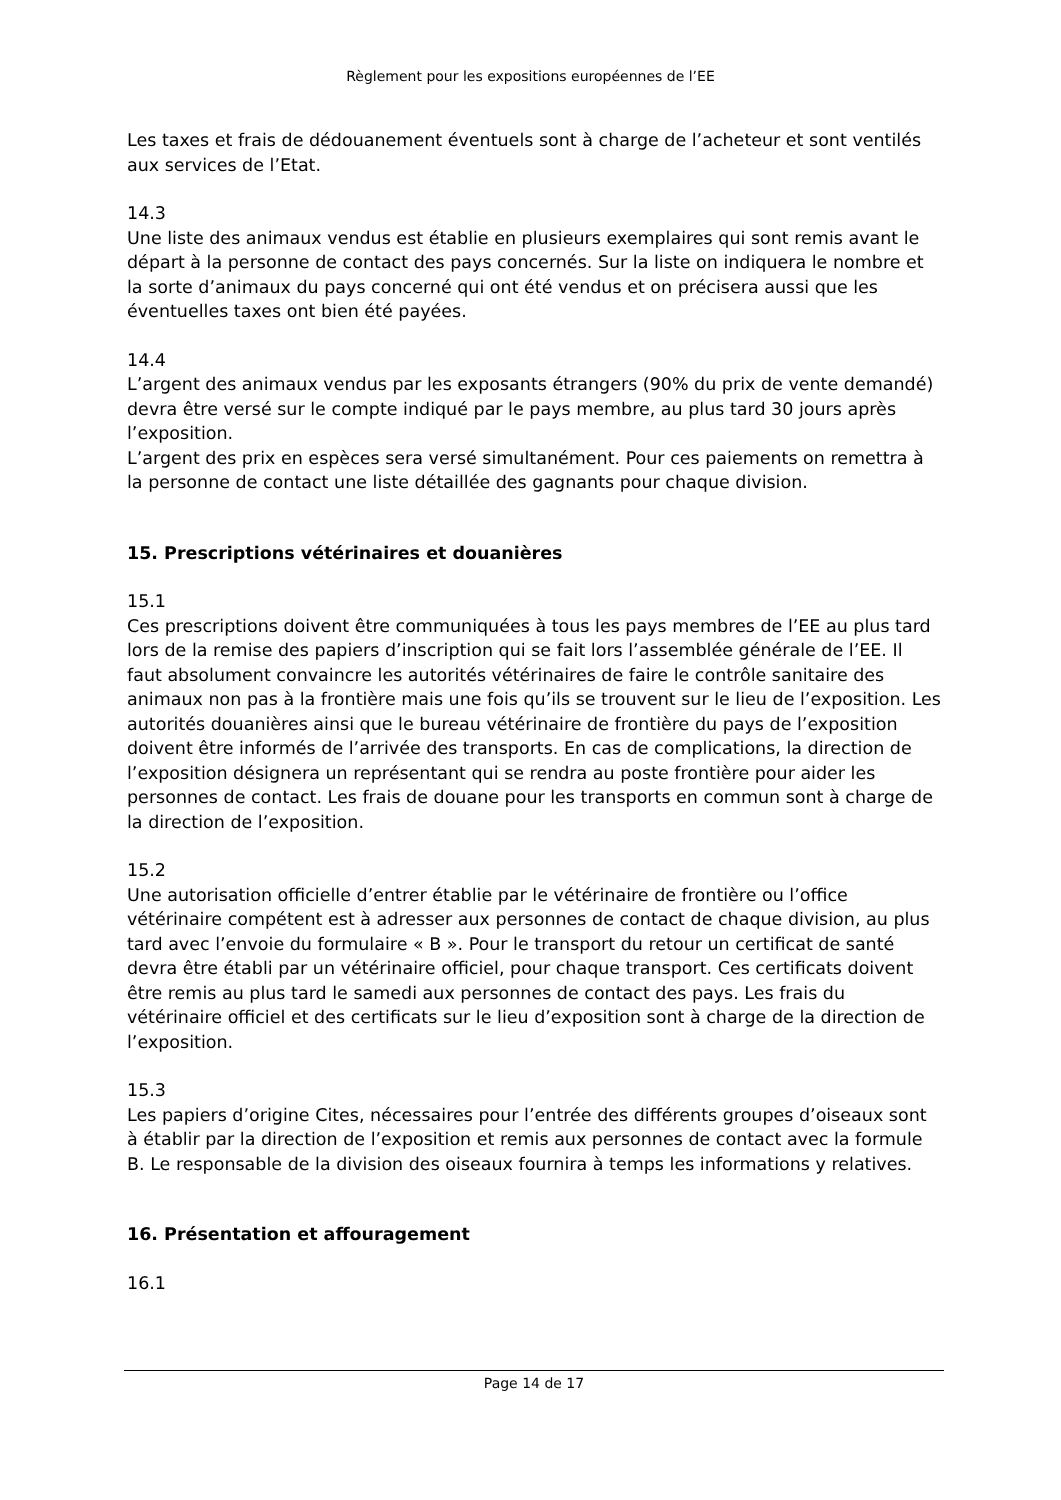Règlement pour les expositions européennes de l’EE
Les taxes et frais de dédouanement éventuels sont à charge de l’acheteur et sont ventilés aux services de l’Etat.
14.3
Une liste des animaux vendus est établie en plusieurs exemplaires qui sont remis avant le départ à la personne de contact des pays concernés. Sur la liste on indiquera le nombre et la sorte d’animaux du pays concerné qui ont été vendus et on précisera aussi que les éventuelles taxes ont bien été payées.
14.4
L’argent des animaux vendus par les exposants étrangers (90% du prix de vente demandé) devra être versé sur le compte indiqué par le pays membre, au plus tard 30 jours après l’exposition.
L’argent des prix en espèces sera versé simultanément. Pour ces paiements on remettra à la personne de contact une liste détaillée des gagnants pour chaque division.
15. Prescriptions vétérinaires et douanières
15.1
Ces prescriptions doivent être communiquées à tous les pays membres de l’EE au plus tard lors de la remise des papiers d’inscription qui se fait lors l’assemblée générale de l’EE. Il faut absolument convaincre les autorités vétérinaires de faire le contrôle sanitaire des animaux non pas à la frontière mais une fois qu’ils se trouvent sur le lieu de l’exposition. Les autorités douanières ainsi que le bureau vétérinaire de frontière du pays de l’exposition doivent être informés de l’arrivée des transports. En cas de complications, la direction de l’exposition désignera un représentant qui se rendra au poste frontière pour aider les personnes de contact. Les frais de douane pour les transports en commun sont à charge de la direction de l’exposition.
15.2
Une autorisation officielle d’entrer établie par le vétérinaire de frontière ou l’office vétérinaire compétent est à adresser aux personnes de contact de chaque division, au plus tard avec l’envoie du formulaire « B ». Pour le transport du retour un certificat de santé devra être établi par un vétérinaire officiel, pour chaque transport. Ces certificats doivent être remis au plus tard le samedi aux personnes de contact des pays. Les frais du vétérinaire officiel et des certificats sur le lieu d’exposition sont à charge de la direction de l’exposition.
15.3
Les papiers d’origine Cites, nécessaires pour l’entrée des différents groupes d’oiseaux sont à établir par la direction de l’exposition et remis aux personnes de contact avec la formule B. Le responsable de la division des oiseaux fournira à temps les informations y relatives.
16. Présentation et affouragement
16.1
Page 14 de 17